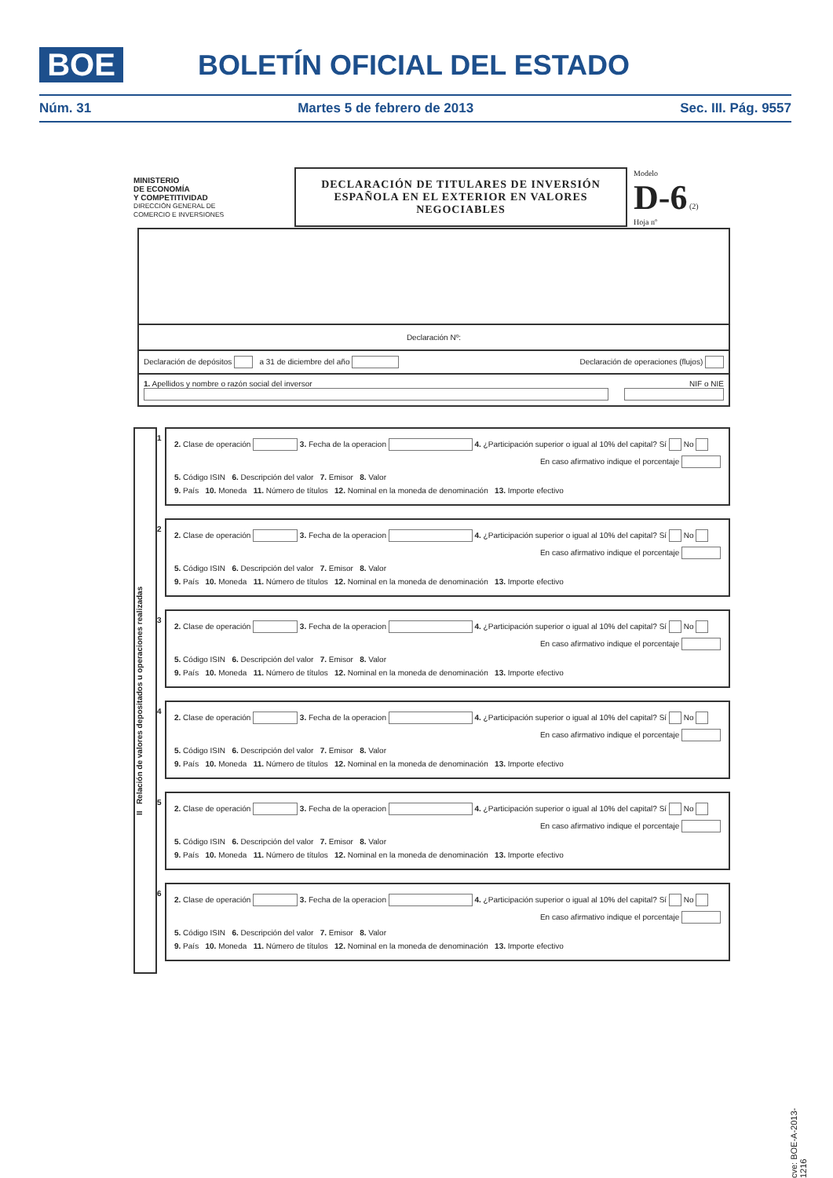BOE BOLETÍN OFICIAL DEL ESTADO
Núm. 31 Martes 5 de febrero de 2013 Sec. III. Pág. 9557
MINISTERIO
DE ECONOMÍA
Y COMPETITIVIDAD
DIRECCIÓN GENERAL DE
COMERCIO E INVERSIONES
DECLARACIÓN DE TITULARES DE INVERSIÓN
ESPAÑOLA EN EL EXTERIOR EN VALORES
NEGOCIABLES
Modelo
D-6 (2)
Hoja nº
Declaración Nº:
Declaración de depósitos a 31 de diciembre del año Declaración de operaciones (flujos)
1. Apellidos y nombre o razón social del inversor NIF o NIE
II Relación de valores depositados u operaciones realizadas
1
2. Clase de operación 3. Fecha de la operacion 4. ¿Participación superior o igual al 10% del capital? Sí No
En caso afirmativo indique el porcentaje
5. Código ISIN 6. Descripción del valor 7. Emisor 8. Valor
9. País 10. Moneda 11. Número de títulos 12. Nominal en la moneda de denominación 13. Importe efectivo
2
2. Clase de operación 3. Fecha de la operacion 4. ¿Participación superior o igual al 10% del capital? Sí No
En caso afirmativo indique el porcentaje
5. Código ISIN 6. Descripción del valor 7. Emisor 8. Valor
9. País 10. Moneda 11. Número de títulos 12. Nominal en la moneda de denominación 13. Importe efectivo
3
2. Clase de operación 3. Fecha de la operacion 4. ¿Participación superior o igual al 10% del capital? Sí No
En caso afirmativo indique el porcentaje
5. Código ISIN 6. Descripción del valor 7. Emisor 8. Valor
9. País 10. Moneda 11. Número de títulos 12. Nominal en la moneda de denominación 13. Importe efectivo
4
2. Clase de operación 3. Fecha de la operacion 4. ¿Participación superior o igual al 10% del capital? Sí No
En caso afirmativo indique el porcentaje
5. Código ISIN 6. Descripción del valor 7. Emisor 8. Valor
9. País 10. Moneda 11. Número de títulos 12. Nominal en la moneda de denominación 13. Importe efectivo
5
2. Clase de operación 3. Fecha de la operacion 4. ¿Participación superior o igual al 10% del capital? Sí No
En caso afirmativo indique el porcentaje
5. Código ISIN 6. Descripción del valor 7. Emisor 8. Valor
9. País 10. Moneda 11. Número de títulos 12. Nominal en la moneda de denominación 13. Importe efectivo
6
2. Clase de operación 3. Fecha de la operacion 4. ¿Participación superior o igual al 10% del capital? Sí No
En caso afirmativo indique el porcentaje
5. Código ISIN 6. Descripción del valor 7. Emisor 8. Valor
9. País 10. Moneda 11. Número de títulos 12. Nominal en la moneda de denominación 13. Importe efectivo
cve: BOE-A-2013-1216